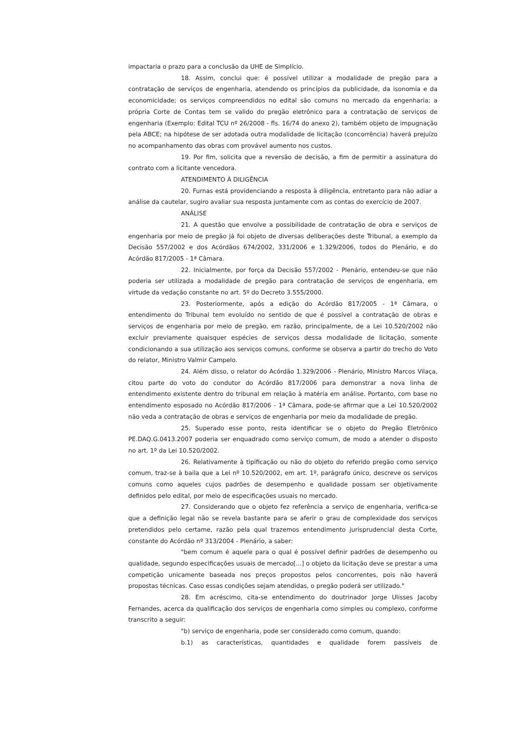impactaria o prazo para a conclusão da UHE de Simplício.
18. Assim, conclui que: é possível utilizar a modalidade de pregão para a contratação de serviços de engenharia, atendendo os princípios da publicidade, da isonomia e da economicidade; os serviços compreendidos no edital são comuns no mercado da engenharia; a própria Corte de Contas tem se valido do pregão eletrônico para a contratação de serviços de engenharia (Exemplo: Edital TCU nº 26/2008 - fls. 16/74 do anexo 2), também objeto de impugnação pela ABCE; na hipótese de ser adotada outra modalidade de licitação (concorrência) haverá prejuízo no acompanhamento das obras com provável aumento nos custos.
19. Por fim, solicita que a reversão de decisão, a fim de permitir a assinatura do contrato com a licitante vencedora.
ATENDIMENTO À DILIGÊNCIA
20. Furnas está providenciando a resposta à diligência, entretanto para não adiar a análise da cautelar, sugiro avaliar sua resposta juntamente com as contas do exercício de 2007.
ANÁLISE
21. A questão que envolve a possibilidade de contratação de obra e serviços de engenharia por meio de pregão já foi objeto de diversas deliberações deste Tribunal, a exemplo da Decisão 557/2002 e dos Acórdãos 674/2002, 331/2006 e 1.329/2006, todos do Plenário, e do Acórdão 817/2005 - 1ª Câmara.
22. Inicialmente, por força da Decisão 557/2002 - Plenário, entendeu-se que não poderia ser utilizada a modalidade de pregão para contratação de serviços de engenharia, em virtude da vedação constante no art. 5º do Decreto 3.555/2000.
23. Posteriormente, após a edição do Acórdão 817/2005 - 1ª Câmara, o entendimento do Tribunal tem evoluído no sentido de que é possível a contratação de obras e serviços de engenharia por meio de pregão, em razão, principalmente, de a Lei 10.520/2002 não excluir previamente quaisquer espécies de serviços dessa modalidade de licitação, somente condicionando a sua utilização aos serviços comuns, conforme se observa a partir do trecho do Voto do relator, Ministro Valmir Campelo.
24. Além disso, o relator do Acórdão 1.329/2006 - Plenário, Ministro Marcos Vilaça, citou parte do voto do condutor do Acórdão 817/2006 para demonstrar a nova linha de entendimento existente dentro do tribunal em relação à matéria em análise. Portanto, com base no entendimento esposado no Acórdão 817/2006 - 1ª Câmara, pode-se afirmar que a Lei 10.520/2002 não veda a contratação de obras e serviços de engenharia por meio da modalidade de pregão.
25. Superado esse ponto, resta identificar se o objeto do Pregão Eletrônico PE.DAQ.G.0413.2007 poderia ser enquadrado como serviço comum, de modo a atender o disposto no art. 1º da Lei 10.520/2002.
26. Relativamente à tipificação ou não do objeto do referido pregão como serviço comum, traz-se à baila que a Lei nº 10.520/2002, em art. 1º, parágrafo único, descreve os serviços comuns como aqueles cujos padrões de desempenho e qualidade possam ser objetivamente definidos pelo edital, por meio de especificações usuais no mercado.
27. Considerando que o objeto fez referência a serviço de engenharia, verifica-se que a definição legal não se revela bastante para se aferir o grau de complexidade dos serviços pretendidos pelo certame, razão pela qual trazemos entendimento jurisprudencial desta Corte, constante do Acórdão nº 313/2004 - Plenário, a saber:
"bem comum é aquele para o qual é possível definir padrões de desempenho ou qualidade, segundo especificações usuais de mercado[...] o objeto da licitação deve se prestar a uma competição unicamente baseada nos preços propostos pelos concorrentes, pois não haverá propostas técnicas. Caso essas condições sejam atendidas, o pregão poderá ser utilizado."
28. Em acréscimo, cita-se entendimento do doutrinador Jorge Ulisses Jacoby Fernandes, acerca da qualificação dos serviços de engenharia como simples ou complexo, conforme transcrito a seguir:
"b) serviço de engenharia, pode ser considerado como comum, quando:
b.1) as características, quantidades e qualidade forem passíveis de